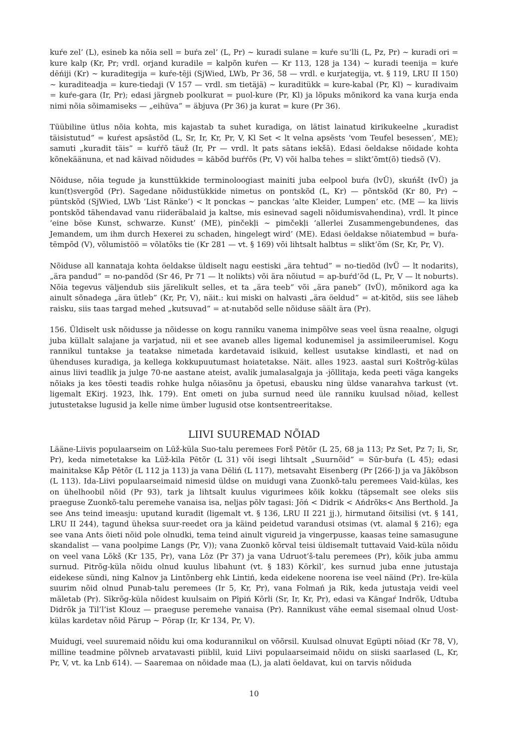kuŕe zel’ (L), esineb ka nõia sell = buŕa zel’ (L, Pr) ~ kuradi sulane = kuŕe su’lli (L, Pz, Pr) ~ kuradi ori = kure kalp (Kr, Pr; vrdl. orjand kuradile = kalpõn kuŕen — Kr 113, 128 ja 134) ~ kuradi teenija = kuŕe dēńiji (Kr) ~ kuraditegija = kuŕe-tēji (SjWied, LWb, Pr 36, 58 — vrdl. e kurjategija, vt. § 119, LRU II 150) ~ kuraditeadja = kure-tiedaji (V 157 — vrdl. sm tietäjä) ~ kuraditükk = kure-kabal (Pr, Kl) ~ kuradivaim = kuŕe-gara (Ir, Pr); edasi järgneb poolkurat = puol-kure (Pr, Kl) ja lõpuks mõnikord ka vana kurja enda nimi nõia sõimamiseks — „eihüva” = äbjuva (Pr 36) ja kurat = kure (Pr 36).
Tüübiline ütlus nõia kohta, mis kajastab ta suhet kuradiga, on lätist lainatud kirikukeelne „kuradist täisistutud” = kuŕest apsāstõd (L, Sr, Ir, Kr, Pr, V, Kl Set < lt velna apsēsts ‘vom Teufel besessen’, ME); samuti „kuradit täis” = kuŕŕõ täuž (Ir, Pr — vrdl. lt pats sātans iekšā). Edasi öeldakse nõidade kohta kõnekäänuna, et nad käivad nõidudes = kābõd buŕŕõs (Pr, V) või halba tehes = slikt’õmt(õ) tiedsõ (V).
Nõiduse, nõia tegude ja kunsttükkide terminoloogiast mainiti juba eelpool buŕa (lvÜ), skuńšt (IvÜ) ja kun(t)svergõd (Pr). Sagedane nõidustükkide nimetus on pontskõd (L, Kr) — põntskõd (Kr 80, Pr) ~ püntskõd (SjWied, LWb ‘List Ränke’) < lt ponckas ~ panckas ‘alte Kleider, Lumpen’ etc. (ME — ka liivis pontskõd tähendavad vanu riideräbalaid ja kaltse, mis esinevad sageli nõidumisvahendina), vrdl. lt pince ‘eine böse Kunst, schwarze. Kunst’ (ME), pinčekļi ~ pimčekļi ‘allerlei Zusammengebundenes, das Jemandem, um ihm durch Hexerei zu schaden, hingelegt wird’ (ME). Edasi öeldakse nõiatembud = buŕa-tēmpõd (V), võlumistöö = võlatõks tie (Kr 281 — vt. § 169) või lihtsalt halbtus = slikt’õm (Sr, Kr, Pr, V).
Nõiduse all kannataja kohta öeldakse üldiselt nagu eestiski „ära tehtud” = no-tiedõd (lvÜ — lt nodarits), „ära pandud” = no-pandõd (Sr 46, Pr 71 — lt nolikts) või ära nõiutud = ap-buŕd’õd (L, Pr, V — lt noburts). Nõia tegevus väljendub siis järelikult selles, et ta „ära teeb” või „ära paneb” (IvÜ), mõnikord aga ka ainult sõnadega „ära ütleb” (Kr, Pr, V), näit.: kui miski on halvasti „ära öeldud” = at-kītõd, siis see läheb raisku, siis taas targad mehed „kutsuvad” = at-nutabõd selle nõiduse säält ära (Pr).
156. Üldiselt usk nõidusse ja nõidesse on kogu ranniku vanema inimpõlve seas veel üsna reaalne, olgugi juba küllalt salajane ja varjatud, nii et see avaneb alles ligemal kodunemisel ja assimileerumisel. Kogu rannikul tuntakse ja teatakse nimetada kardetavaid isikuid, kellest usutakse kindlasti, et nad on ühenduses kuradiga, ja kellega kokkupuutumast hoiatetakse. Näit. alles 1923. aastal suri Koštrõg-külas ainus liivi teadlik ja julge 70-ne aastane ateist, avalik jumalasalgaja ja -jõllitaja, keda peeti väga kangeks nõiaks ja kes tõesti teadis rohke hulga nõiasõnu ja õpetusi, ebausku ning üldse vanarahva tarkust (vt. ligemalt EKirj. 1923, lhk. 179). Ent ometi on juba surnud need üle ranniku kuulsad nõiad, kellest jutustetakse lugusid ja kelle nime ümber lugusid otse kontsentreeritakse.
LIIVI SUUREMAD NÕIAD
Lääne-Liivis populaarseim on Lūž-küla Suo-talu peremees Forš Pētõr (L 25, 68 ja 113; Pz Set, Pz 7; Ii, Sr, Pr), keda nimetetakse ka Lūž-kila Pētõr (L 31) või isegi lihtsalt „Suurnõid” = Sūr-buŕa (L 45); edasi mainitakse Kåp Pētõr (L 112 ja 113) ja vana Dēliń (L 117), metsavaht Eisenberg (Pr [266·]) ja va Jākõbson (L 113). Ida-Liivi populaarseimaid nimesid üldse on muidugi vana Zuonkõ-talu peremees Vaid-külas, kes on ühelhoobil nõid (Pr 93), tark ja lihtsalt kuulus vigurimees kõik kokku (täpsemalt see oleks siis praeguse Zuonkõ-talu peremehe vanaisa isa, neljas põlv tagasi: Jōń < Didrik < Ańdrõks< Ans Berthold. Ja see Ans teind imeasju: uputand kuradit (ligemalt vt. § 136, LRU II 221 jj.), hirmutand õitsilisi (vt. § 141, LRU II 244), tagund üheksa suur-reedet ora ja käind peidetud varandusi otsimas (vt. alamal § 216); ega see vana Ants õieti nõid pole olnudki, tema teind ainult vigureid ja vingerpusse, kaasas teine samasugune skandalist — vana poolpime Langs (Pr, V)); vana Zuonkõ kõrval teisi üldisemalt tuttavaid Vaid-küla nõidu on veel vana Lõkš (Kr 135, Pr), vana Lōz (Pr 37) ja vana Udruot’š-talu peremees (Pr), kõik juba ammu surnud. Pitrõg-küla nõidu olnud kuulus libahunt (vt. § 183) Kōrkil’, kes surnud juba enne jutustaja eidekese sündi, ning Kalnov ja Lintõnberg ehk Lintiń, keda eidekene noorena ise veel näind (Pr). Ire-küla suurim nõid olnud Punab-talu peremees (Ir 5, Kr, Pr), vana Folmań ja Rik, keda jutustaja veidi veel mäletab (Pr). Sīkrõg-küla nõidest kuulsaim on Pīpiń Kōrli (Sr, Ir, Kr, Pr), edasi va Kāngaŕ Indrõk, Udtuba Didrõk ja Til’l’ist Klouz — praeguse peremehe vanaisa (Pr). Rannikust vähe eemal sisemaal olnud Uost-külas kardetav nõid Pārup ~ Pōrap (Ir, Kr 134, Pr, V).
Muidugi, veel suuremaid nõidu kui oma kodurannikul on võõrsil. Kuulsad olnuvat Egüpti nõiad (Kr 78, V), milline teadmine põlvneb arvatavasti piiblil, kuid Liivi populaarseimaid nõidu on siiski saarlased (L, Kr, Pr, V, vt. ka Lnb 614). — Saaremaa on nõidade maa (L), ja alati öeldavat, kui on tarvis nõiduda
10